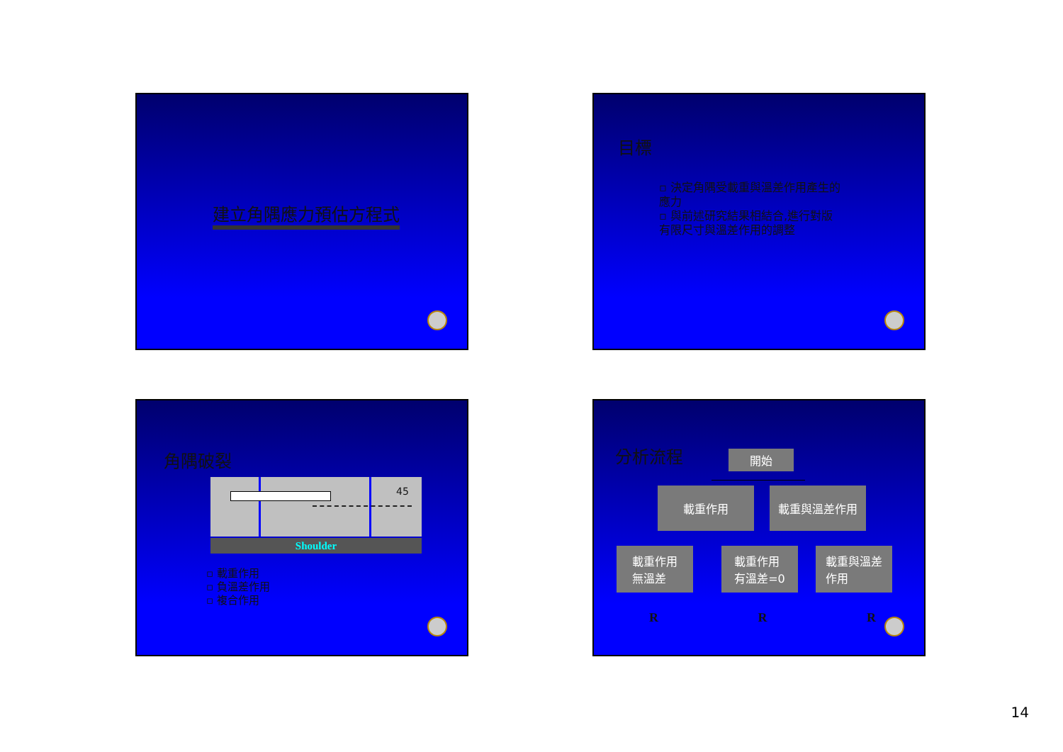建立角隅應力預估方程式
目標
▫ 決定角隅受載重與溫差作用產生的應力
▫ 與前述研究結果相結合,進行對版有限尺寸與溫差作用的調整
角隅破裂
45
Shoulder
▫ 載重作用
▫ 負溫差作用
▫ 複合作用
分析流程 開始
載重作用 載重與溫差作用
載重作用
無溫差
載重作用
有溫差=0
載重與溫差
作用
R R R
14